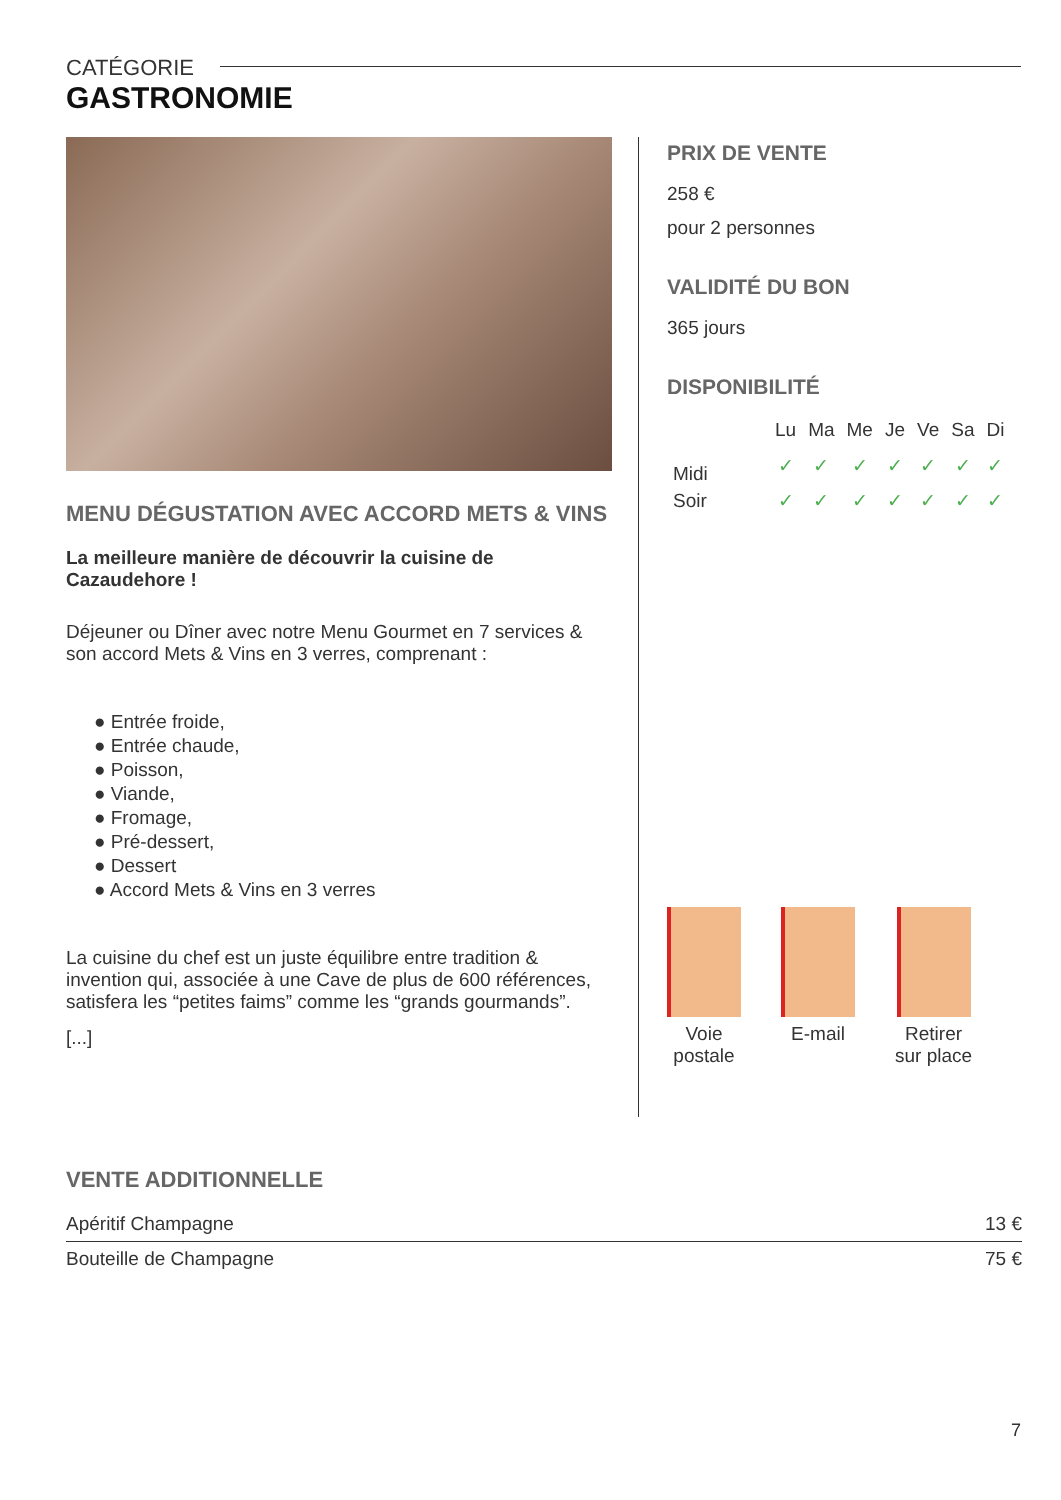CATÉGORIE
GASTRONOMIE
MENU DÉGUSTATION AVEC ACCORD METS & VINS
La meilleure manière de découvrir la cuisine de Cazaudehore !
Déjeuner ou Dîner avec notre Menu Gourmet en 7 services & son accord Mets & Vins en 3 verres, comprenant :
● Entrée froide,
● Entrée chaude,
● Poisson,
● Viande,
● Fromage,
● Pré-dessert,
● Dessert
● Accord Mets & Vins en 3 verres
La cuisine du chef est un juste équilibre entre tradition & invention qui, associée à une Cave de plus de 600 références, satisfera les “petites faims” comme les “grands gourmands”.
[...]
PRIX DE VENTE
258 €
pour 2 personnes
VALIDITÉ DU BON
365 jours
DISPONIBILITÉ
| | Lu | Ma | Me | Je | Ve | Sa | Di |
| --- | --- | --- | --- | --- | --- | --- | --- |
| Midi | ✓ | ✓ | ✓ | ✓ | ✓ | ✓ | ✓ |
| Soir | ✓ | ✓ | ✓ | ✓ | ✓ | ✓ | ✓ |
Voie
postale
E-mail Retirer
sur place
VENTE ADDITIONNELLE
| Apéritif Champagne | 13 € |
| Bouteille de Champagne | 75 € |
7